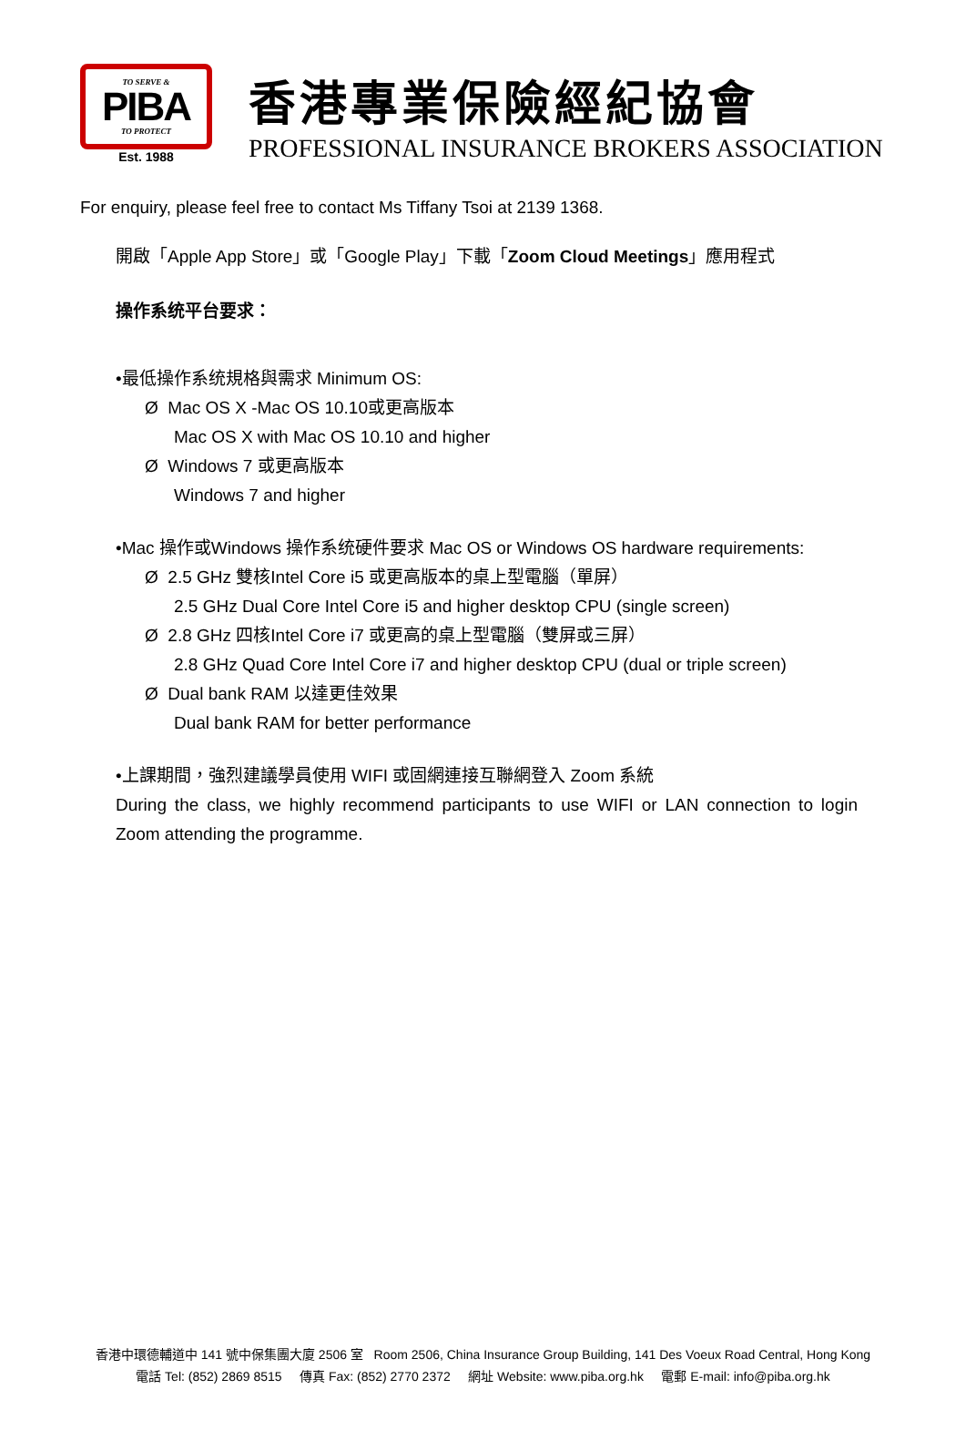TO SERVE &
PIBA
TO PROTECT
Est. 1988
香港專業保險經紀協會
PROFESSIONAL INSURANCE BROKERS ASSOCIATION
For enquiry, please feel free to contact Ms Tiffany Tsoi at 2139 1368.
開啟「Apple App Store」或「Google Play」下載「Zoom Cloud Meetings」應用程式
操作系统平台要求：
•最低操作系统規格與需求 Minimum OS:
Ø Mac OS X -Mac OS 10.10或更高版本
Mac OS X with Mac OS 10.10 and higher
Ø Windows 7 或更高版本
Windows 7 and higher
•Mac 操作或Windows 操作系统硬件要求 Mac OS or Windows OS hardware requirements:
Ø 2.5 GHz 雙核Intel Core i5 或更高版本的桌上型電腦（單屏）
2.5 GHz Dual Core Intel Core i5 and higher desktop CPU (single screen)
Ø 2.8 GHz 四核Intel Core i7 或更高的桌上型電腦（雙屏或三屏）
2.8 GHz Quad Core Intel Core i7 and higher desktop CPU (dual or triple screen)
Ø Dual bank RAM 以達更佳效果
Dual bank RAM for better performance
•上課期間，強烈建議學員使用 WIFI 或固網連接互聯網登入 Zoom 系統
During the class, we highly recommend participants to use WIFI or LAN connection to login Zoom attending the programme.
香港中環德輔道中 141 號中保集團大廈 2506 室 Room 2506, China Insurance Group Building, 141 Des Voeux Road Central, Hong Kong
電話 Tel: (852) 2869 8515 傳真 Fax: (852) 2770 2372 網址 Website: www.piba.org.hk 電郵 E-mail: info@piba.org.hk